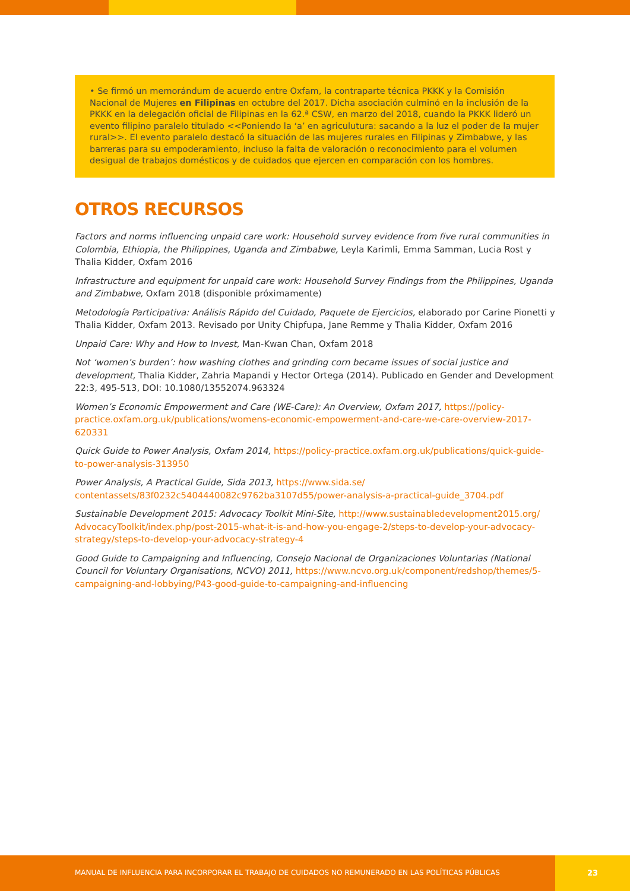• Se firmó un memorándum de acuerdo entre Oxfam, la contraparte técnica PKKK y la Comisión Nacional de Mujeres en Filipinas en octubre del 2017. Dicha asociación culminó en la inclusión de la PKKK en la delegación oficial de Filipinas en la 62.ª CSW, en marzo del 2018, cuando la PKKK lideró un evento filipino paralelo titulado <<Poniendo la ‘a’ en agriculutura: sacando a la luz el poder de la mujer rural>>. El evento paralelo destacó la situación de las mujeres rurales en Filipinas y Zimbabwe, y las barreras para su empoderamiento, incluso la falta de valoración o reconocimiento para el volumen desigual de trabajos domésticos y de cuidados que ejercen en comparación con los hombres.
OTROS RECURSOS
Factors and norms influencing unpaid care work: Household survey evidence from five rural communities in Colombia, Ethiopia, the Philippines, Uganda and Zimbabwe, Leyla Karimli, Emma Samman, Lucia Rost y Thalia Kidder, Oxfam 2016
Infrastructure and equipment for unpaid care work: Household Survey Findings from the Philippines, Uganda and Zimbabwe, Oxfam 2018 (disponible próximamente)
Metodología Participativa: Análisis Rápido del Cuidado, Paquete de Ejercicios, elaborado por Carine Pionetti y Thalia Kidder, Oxfam 2013. Revisado por Unity Chipfupa, Jane Remme y Thalia Kidder, Oxfam 2016
Unpaid Care: Why and How to Invest, Man-Kwan Chan, Oxfam 2018
Not ‘women’s burden’: how washing clothes and grinding corn became issues of social justice and development, Thalia Kidder, Zahria Mapandi y Hector Ortega (2014). Publicado en Gender and Development 22:3, 495-513, DOI: 10.1080/13552074.963324
Women’s Economic Empowerment and Care (WE-Care): An Overview, Oxfam 2017, https://policy-practice.oxfam.org.uk/publications/womens-economic-empowerment-and-care-we-care-overview-2017-620331
Quick Guide to Power Analysis, Oxfam 2014, https://policy-practice.oxfam.org.uk/publications/quick-guide-to-power-analysis-313950
Power Analysis, A Practical Guide, Sida 2013, https://www.sida.se/ contentassets/83f0232c5404440082c9762ba3107d55/power-analysis-a-practical-guide_3704.pdf
Sustainable Development 2015: Advocacy Toolkit Mini-Site, http://www.sustainabledevelopment2015.org/ AdvocacyToolkit/index.php/post-2015-what-it-is-and-how-you-engage-2/steps-to-develop-your-advocacy-strategy/steps-to-develop-your-advocacy-strategy-4
Good Guide to Campaigning and Influencing, Consejo Nacional de Organizaciones Voluntarias (National Council for Voluntary Organisations, NCVO) 2011, https://www.ncvo.org.uk/component/redshop/themes/5-campaigning-and-lobbying/P43-good-guide-to-campaigning-and-influencing
MANUAL DE INFLUENCIA PARA INCORPORAR EL TRABAJO DE CUIDADOS NO REMUNERADO EN LAS POLÍTICAS PÚBLICAS 23